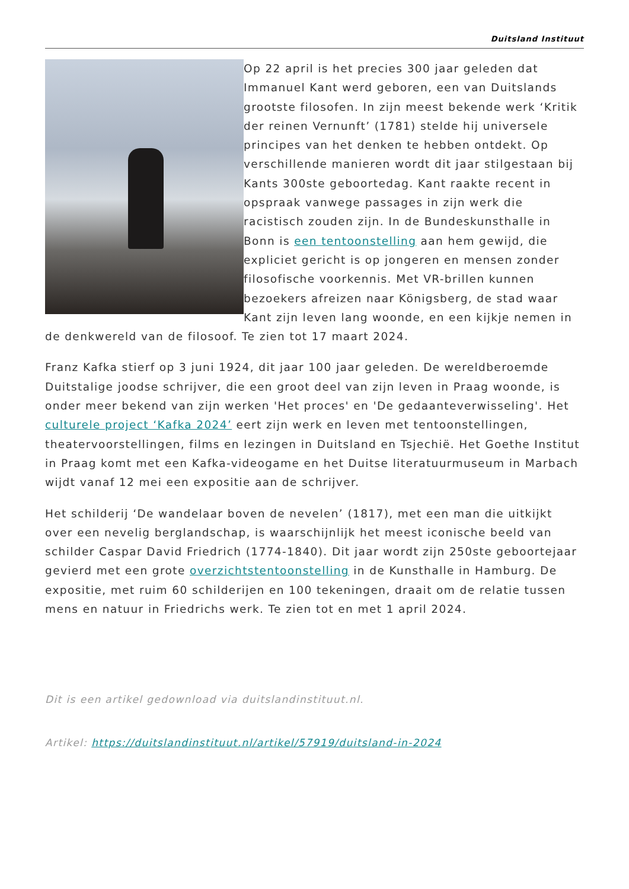Duitsland Instituut
Op 22 april is het precies 300 jaar geleden dat Immanuel Kant werd geboren, een van Duitslands grootste filosofen. In zijn meest bekende werk ‘Kritik der reinen Vernunft’ (1781) stelde hij universele principes van het denken te hebben ontdekt. Op verschillende manieren wordt dit jaar stilgestaan bij Kants 300ste geboortedag. Kant raakte recent in opspraak vanwege passages in zijn werk die racistisch zouden zijn. In de Bundeskunsthalle in Bonn is een tentoonstelling aan hem gewijd, die expliciet gericht is op jongeren en mensen zonder filosofische voorkennis. Met VR-brillen kunnen bezoekers afreizen naar Königsberg, de stad waar Kant zijn leven lang woonde, en een kijkje nemen in de denkwereld van de filosoof. Te zien tot 17 maart 2024.
Franz Kafka stierf op 3 juni 1924, dit jaar 100 jaar geleden. De wereldberoemde Duitstalige joodse schrijver, die een groot deel van zijn leven in Praag woonde, is onder meer bekend van zijn werken 'Het proces' en 'De gedaanteverwisseling'. Het culturele project ‘Kafka 2024’ eert zijn werk en leven met tentoonstellingen, theatervoorstellingen, films en lezingen in Duitsland en Tsjechië. Het Goethe Institut in Praag komt met een Kafka-videogame en het Duitse literatuurmuseum in Marbach wijdt vanaf 12 mei een expositie aan de schrijver.
Het schilderij ‘De wandelaar boven de nevelen’ (1817), met een man die uitkijkt over een nevelig berglandschap, is waarschijnlijk het meest iconische beeld van schilder Caspar David Friedrich (1774-1840). Dit jaar wordt zijn 250ste geboortejaar gevierd met een grote overzichtstentoonstelling in de Kunsthalle in Hamburg. De expositie, met ruim 60 schilderijen en 100 tekeningen, draait om de relatie tussen mens en natuur in Friedrichs werk. Te zien tot en met 1 april 2024.
Dit is een artikel gedownload via duitslandinstituut.nl.
Artikel: https://duitslandinstituut.nl/artikel/57919/duitsland-in-2024